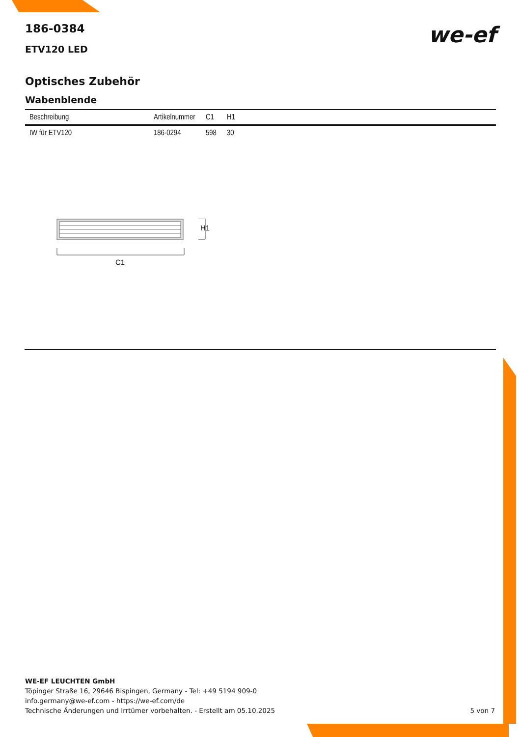we-ef
186-0384
ETV120 LED
Optisches Zubehör
Wabenblende
| Beschreibung | Artikelnummer | C1 | H1 |
| --- | --- | --- | --- |
| IW für ETV120 | 186-0294 | 598 | 30 |
H1
C1
WE-EF LEUCHTEN GmbH
Töpinger Straße 16, 29646 Bispingen, Germany - Tel: +49 5194 909-0
info.germany@we-ef.com - https://we-ef.com/de
Technische Änderungen und Irrtümer vorbehalten. - Erstellt am 05.10.2025 5 von 7